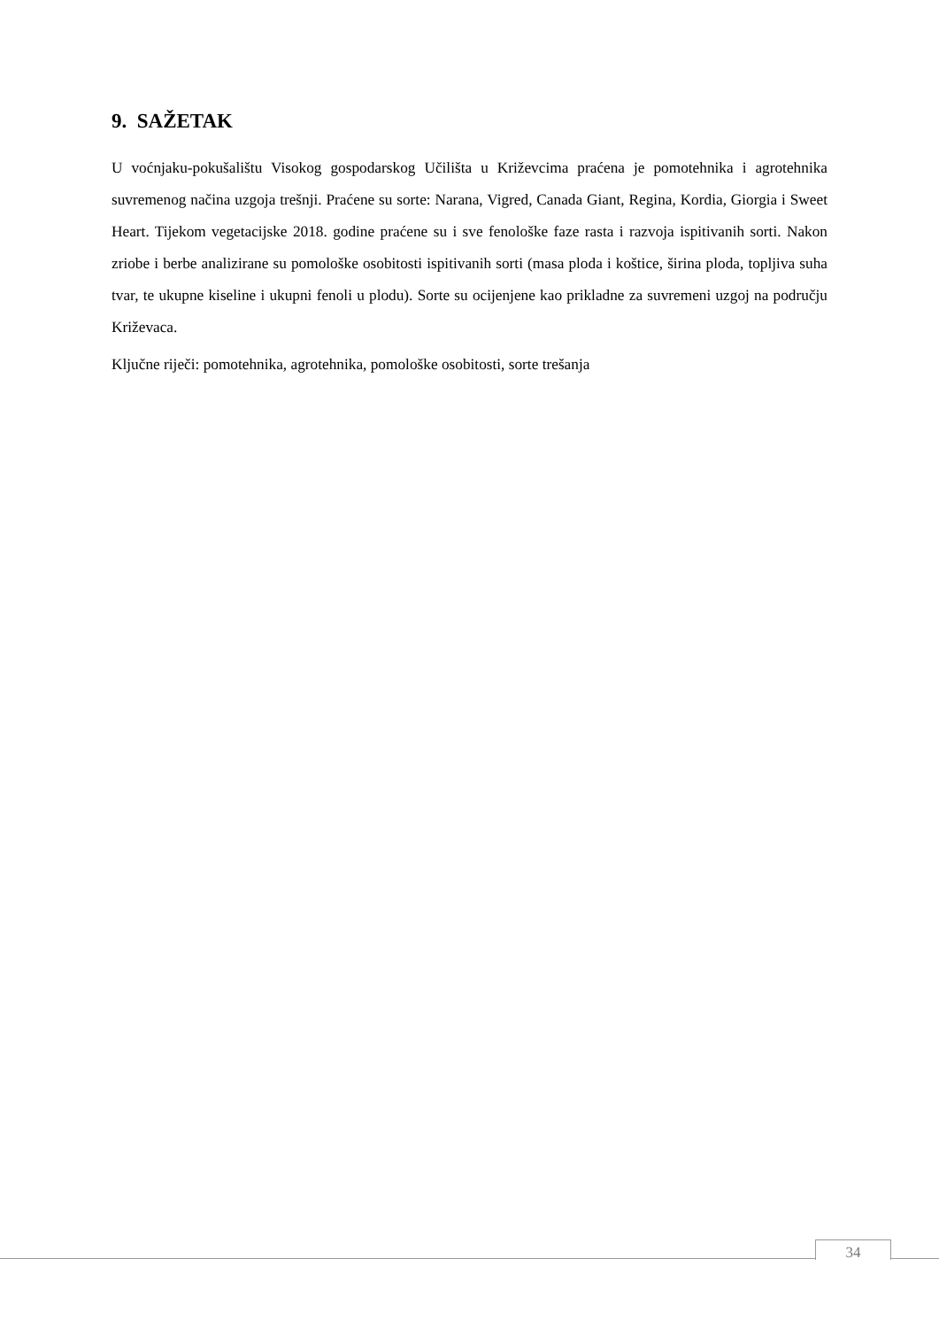9. SAŽETAK
U voćnjaku-pokušalištu Visokog gospodarskog Učilišta u Križevcima praćena je pomotehnika i agrotehnika suvremenog načina uzgoja trešnji. Praćene su sorte: Narana, Vigred, Canada Giant, Regina, Kordia, Giorgia i Sweet Heart. Tijekom vegetacijske 2018. godine praćene su i sve fenološke faze rasta i razvoja ispitivanih sorti. Nakon zriobe i berbe analizirane su pomološke osobitosti ispitivanih sorti (masa ploda i koštice, širina ploda, topljiva suha tvar, te ukupne kiseline i ukupni fenoli u plodu). Sorte su ocijenjene kao prikladne za suvremeni uzgoj na području Križevaca.
Ključne riječi: pomotehnika, agrotehnika, pomološke osobitosti, sorte trešanja
34